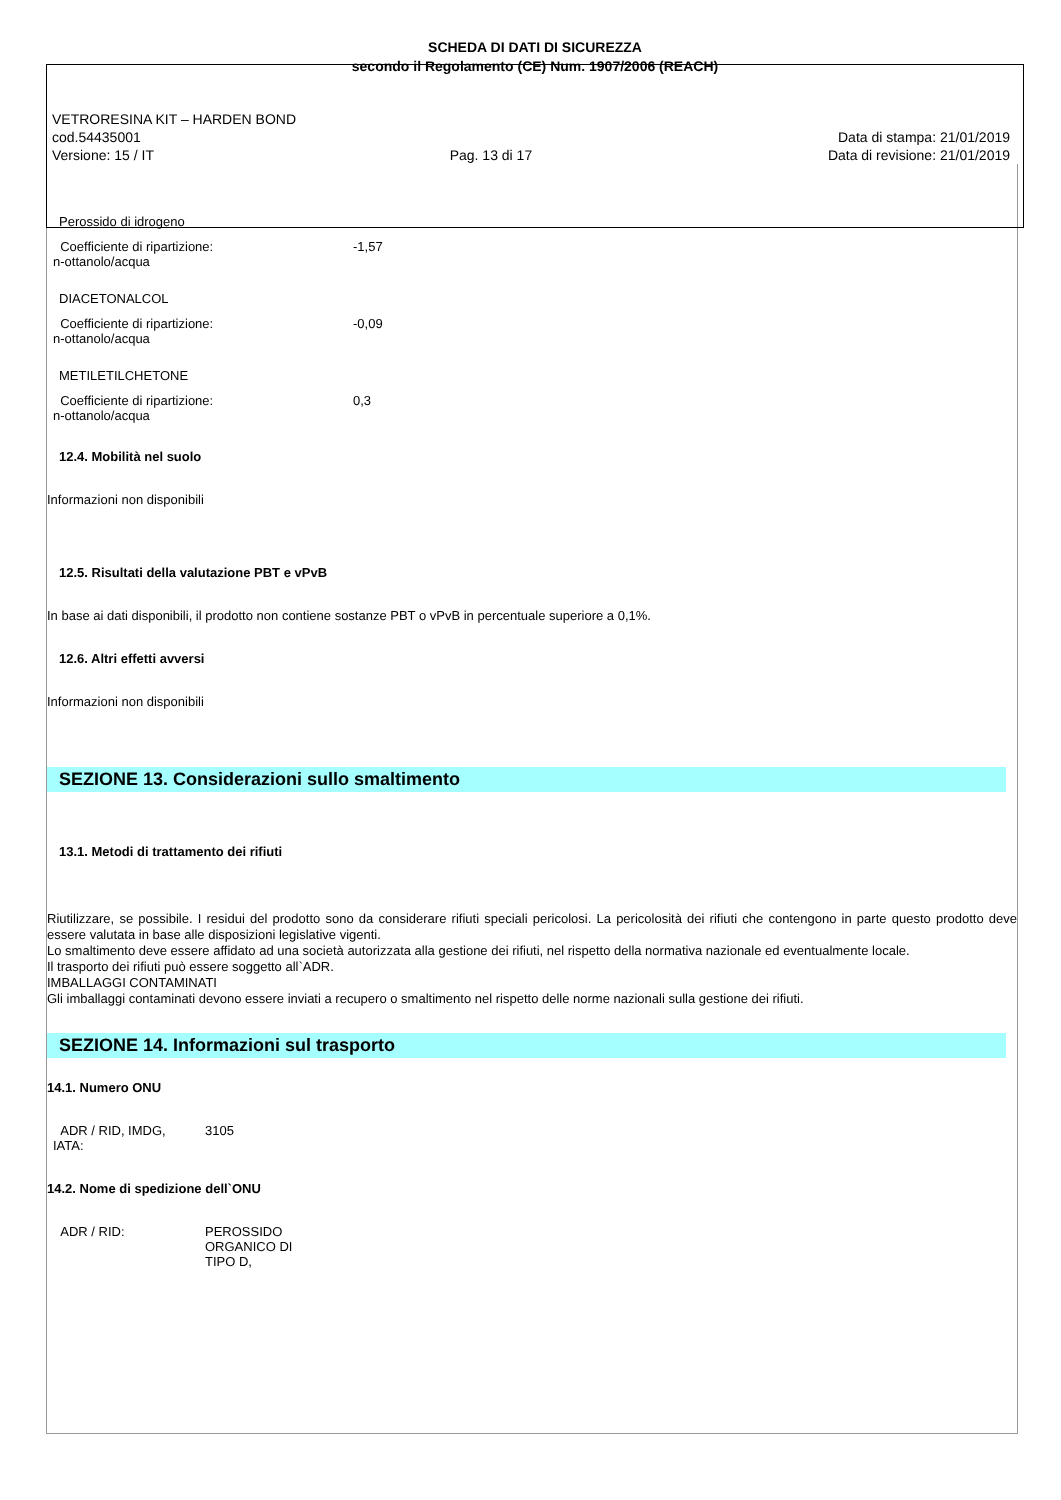SCHEDA DI DATI DI SICUREZZA
secondo il Regolamento (CE) Num. 1907/2006 (REACH)
VETRORESINA KIT – HARDEN BOND
cod.54435001 Data di stampa: 21/01/2019
Versione: 15 / IT Pag. 13 di 17 Data di revisione: 21/01/2019
Perossido di idrogeno
| Coefficiente di ripartizione: n-ottanolo/acqua | -1,57 |
DIACETONALCOL
| Coefficiente di ripartizione: n-ottanolo/acqua | -0,09 |
METILETILCHETONE
| Coefficiente di ripartizione: n-ottanolo/acqua | 0,3 |
12.4. Mobilità nel suolo
Informazioni non disponibili
12.5. Risultati della valutazione PBT e vPvB
In base ai dati disponibili, il prodotto non contiene sostanze PBT o vPvB in percentuale superiore a 0,1%.
12.6. Altri effetti avversi
Informazioni non disponibili
SEZIONE 13. Considerazioni sullo smaltimento
13.1. Metodi di trattamento dei rifiuti
Riutilizzare, se possibile. I residui del prodotto sono da considerare rifiuti speciali pericolosi. La pericolosità dei rifiuti che contengono in parte questo prodotto deve essere valutata in base alle disposizioni legislative vigenti.
Lo smaltimento deve essere affidato ad una società autorizzata alla gestione dei rifiuti, nel rispetto della normativa nazionale ed eventualmente locale.
Il trasporto dei rifiuti può essere soggetto all`ADR.
IMBALLAGGI CONTAMINATI
Gli imballaggi contaminati devono essere inviati a recupero o smaltimento nel rispetto delle norme nazionali sulla gestione dei rifiuti.
SEZIONE 14. Informazioni sul trasporto
14.1. Numero ONU
| ADR / RID, IMDG, IATA: | 3105 |
14.2. Nome di spedizione dell`ONU
| ADR / RID: | PEROSSIDO ORGANICO DI TIPO D, |